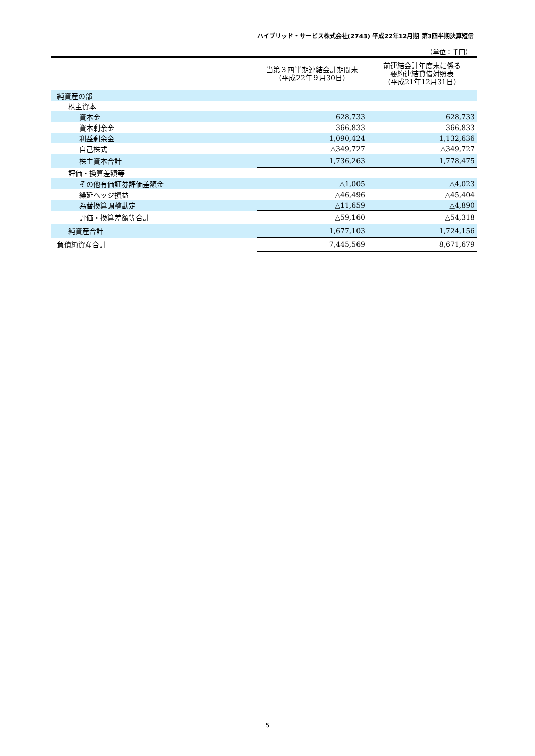ハイブリッド・サービス株式会社(2743) 平成22年12月期 第3四半期決算短信
（単位：千円）
| | 当第３四半期連結会計期間末 （平成22年９月30日） | 前連結会計年度末に係る 要約連結貸借対照表 （平成21年12月31日） |
| --- | --- | --- |
| 純資産の部 | | |
| 株主資本 | | |
| 資本金 | 628,733 | 628,733 |
| 資本剰余金 | 366,833 | 366,833 |
| 利益剰余金 | 1,090,424 | 1,132,636 |
| 自己株式 | △349,727 | △349,727 |
| 株主資本合計 | 1,736,263 | 1,778,475 |
| 評価・換算差額等 | | |
| その他有価証券評価差額金 | △1,005 | △4,023 |
| 繰延ヘッジ損益 | △46,496 | △45,404 |
| 為替換算調整勘定 | △11,659 | △4,890 |
| 評価・換算差額等合計 | △59,160 | △54,318 |
| 純資産合計 | 1,677,103 | 1,724,156 |
| 負債純資産合計 | 7,445,569 | 8,671,679 |
5